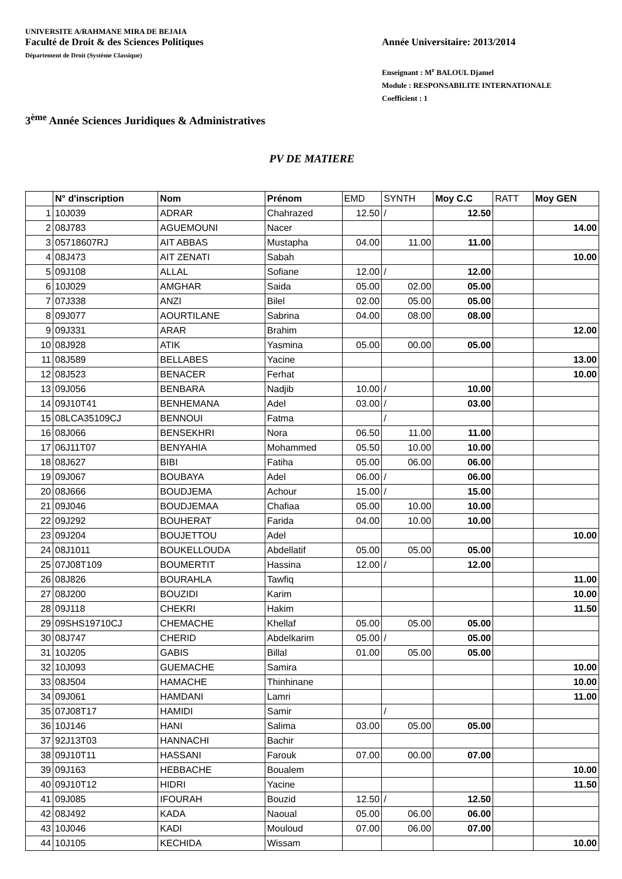UNIVERSITE A/RAHMANE MIRA DE BEJAIA
Faculté de Droit & des Sciences Politiques
Département de Droit (Système Classique)
Année Universitaire: 2013/2014
Enseignant : M<sup>r</sup> BALOUL Djamel
Module : RESPONSABILITE INTERNATIONALE
Coefficient : 1
3<sup>ème</sup> Année Sciences Juridiques & Administratives
PV DE MATIERE
| | N° d'inscription | Nom | Prénom | EMD | SYNTH | Moy C.C | RATT | Moy GEN |
| --- | --- | --- | --- | --- | --- | --- | --- | --- |
| 1 | 10J039 | ADRAR | Chahrazed | 12.50 | / | 12.50 | | |
| 2 | 08J783 | AGUEMOUNI | Nacer | | | | | 14.00 |
| 3 | 05718607RJ | AIT ABBAS | Mustapha | 04.00 | 11.00 | 11.00 | | |
| 4 | 08J473 | AIT ZENATI | Sabah | | | | | 10.00 |
| 5 | 09J108 | ALLAL | Sofiane | 12.00 | / | 12.00 | | |
| 6 | 10J029 | AMGHAR | Saida | 05.00 | 02.00 | 05.00 | | |
| 7 | 07J338 | ANZI | Bilel | 02.00 | 05.00 | 05.00 | | |
| 8 | 09J077 | AOURTILANE | Sabrina | 04.00 | 08.00 | 08.00 | | |
| 9 | 09J331 | ARAR | Brahim | | | | | 12.00 |
| 10 | 08J928 | ATIK | Yasmina | 05.00 | 00.00 | 05.00 | | |
| 11 | 08J589 | BELLABES | Yacine | | | | | 13.00 |
| 12 | 08J523 | BENACER | Ferhat | | | | | 10.00 |
| 13 | 09J056 | BENBARA | Nadjib | 10.00 | / | 10.00 | | |
| 14 | 09J10T41 | BENHEMANA | Adel | 03.00 | / | 03.00 | | |
| 15 | 08LCA35109CJ | BENNOUI | Fatma | | / | | | |
| 16 | 08J066 | BENSEKHRI | Nora | 06.50 | 11.00 | 11.00 | | |
| 17 | 06J11T07 | BENYAHIA | Mohammed | 05.50 | 10.00 | 10.00 | | |
| 18 | 08J627 | BIBI | Fatiha | 05.00 | 06.00 | 06.00 | | |
| 19 | 09J067 | BOUBAYA | Adel | 06.00 | / | 06.00 | | |
| 20 | 08J666 | BOUDJEMA | Achour | 15.00 | / | 15.00 | | |
| 21 | 09J046 | BOUDJEMAA | Chafiaa | 05.00 | 10.00 | 10.00 | | |
| 22 | 09J292 | BOUHERAT | Farida | 04.00 | 10.00 | 10.00 | | |
| 23 | 09J204 | BOUJETTOU | Adel | | | | | 10.00 |
| 24 | 08J1011 | BOUKELLOUDA | Abdellatif | 05.00 | 05.00 | 05.00 | | |
| 25 | 07J08T109 | BOUMERTIT | Hassina | 12.00 | / | 12.00 | | |
| 26 | 08J826 | BOURAHLA | Tawfiq | | | | | 11.00 |
| 27 | 08J200 | BOUZIDI | Karim | | | | | 10.00 |
| 28 | 09J118 | CHEKRI | Hakim | | | | | 11.50 |
| 29 | 09SHS19710CJ | CHEMACHE | Khellaf | 05.00 | 05.00 | 05.00 | | |
| 30 | 08J747 | CHERID | Abdelkarim | 05.00 | / | 05.00 | | |
| 31 | 10J205 | GABIS | Billal | 01.00 | 05.00 | 05.00 | | |
| 32 | 10J093 | GUEMACHE | Samira | | | | | 10.00 |
| 33 | 08J504 | HAMACHE | Thinhinane | | | | | 10.00 |
| 34 | 09J061 | HAMDANI | Lamri | | | | | 11.00 |
| 35 | 07J08T17 | HAMIDI | Samir | | / | | | |
| 36 | 10J146 | HANI | Salima | 03.00 | 05.00 | 05.00 | | |
| 37 | 92J13T03 | HANNACHI | Bachir | | | | | |
| 38 | 09J10T11 | HASSANI | Farouk | 07.00 | 00.00 | 07.00 | | |
| 39 | 09J163 | HEBBACHE | Boualem | | | | | 10.00 |
| 40 | 09J10T12 | HIDRI | Yacine | | | | | 11.50 |
| 41 | 09J085 | IFOURAH | Bouzid | 12.50 | / | 12.50 | | |
| 42 | 08J492 | KADA | Naoual | 05.00 | 06.00 | 06.00 | | |
| 43 | 10J046 | KADI | Mouloud | 07.00 | 06.00 | 07.00 | | |
| 44 | 10J105 | KECHIDA | Wissam | | | | | 10.00 |